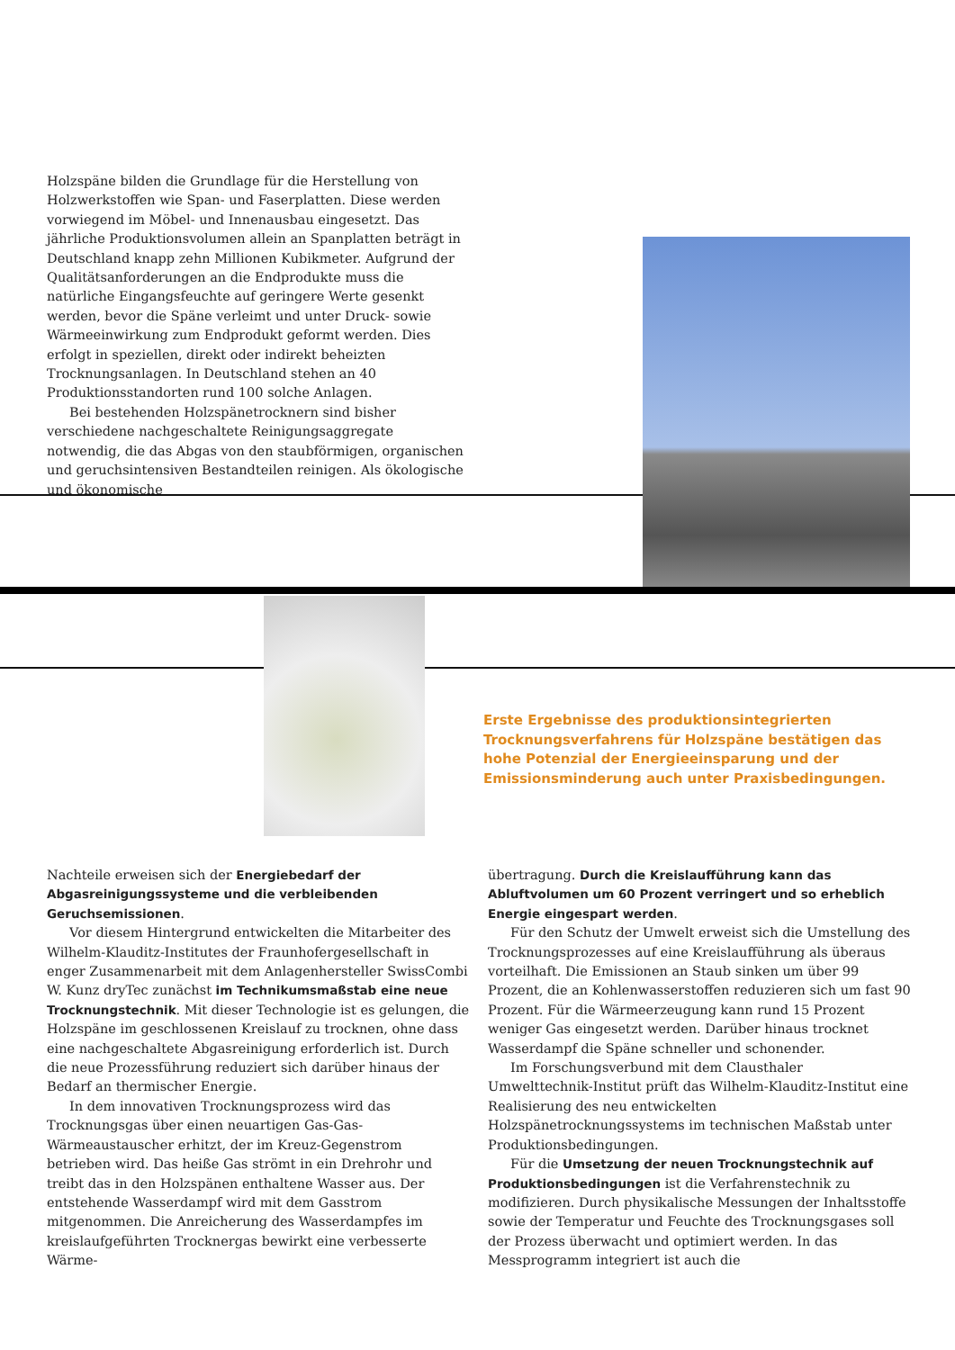Holzspäne bilden die Grundlage für die Herstellung von Holzwerkstoffen wie Span- und Faserplatten. Diese werden vorwiegend im Möbel- und Innenausbau eingesetzt. Das jährliche Produktionsvolumen allein an Spanplatten beträgt in Deutschland knapp zehn Millionen Kubikmeter. Aufgrund der Qualitätsanforderungen an die Endprodukte muss die natürliche Eingangsfeuchte auf geringere Werte gesenkt werden, bevor die Späne verleimt und unter Druck- sowie Wärmeeinwirkung zum Endprodukt geformt werden. Dies erfolgt in speziellen, direkt oder indirekt beheizten Trocknungsanlagen. In Deutschland stehen an 40 Produktionsstandorten rund 100 solche Anlagen.
Bei bestehenden Holzspänetrocknern sind bisher verschiedene nachgeschaltete Reinigungsaggregate notwendig, die das Abgas von den staubförmigen, organischen und geruchsintensiven Bestandteilen reinigen. Als ökologische und ökonomische
Erste Ergebnisse des produktionsintegrierten Trocknungsverfahrens für Holzspäne bestätigen das hohe Potenzial der Energieeinsparung und der Emissionsminderung auch unter Praxisbedingungen.
Nachteile erweisen sich der Energiebedarf der Abgasreinigungssysteme und die verbleibenden Geruchsemissionen.
Vor diesem Hintergrund entwickelten die Mitarbeiter des Wilhelm-Klauditz-Institutes der Fraunhofergesellschaft in enger Zusammenarbeit mit dem Anlagenhersteller SwissCombi W. Kunz dryTec zunächst im Technikumsmaßstab eine neue Trocknungstechnik. Mit dieser Technologie ist es gelungen, die Holzspäne im geschlossenen Kreislauf zu trocknen, ohne dass eine nachgeschaltete Abgasreinigung erforderlich ist. Durch die neue Prozessführung reduziert sich darüber hinaus der Bedarf an thermischer Energie.
In dem innovativen Trocknungsprozess wird das Trocknungsgas über einen neuartigen Gas-Gas-Wärmeaustauscher erhitzt, der im Kreuz-Gegenstrom betrieben wird. Das heiße Gas strömt in ein Drehrohr und treibt das in den Holzspänen enthaltene Wasser aus. Der entstehende Wasserdampf wird mit dem Gasstrom mitgenommen. Die Anreicherung des Wasserdampfes im kreislaufgeführten Trocknergas bewirkt eine verbesserte Wärme-
übertragung. Durch die Kreislaufführung kann das Abluftvolumen um 60 Prozent verringert und so erheblich Energie eingespart werden.
Für den Schutz der Umwelt erweist sich die Umstellung des Trocknungsprozesses auf eine Kreislaufführung als überaus vorteilhaft. Die Emissionen an Staub sinken um über 99 Prozent, die an Kohlenwasserstoffen reduzieren sich um fast 90 Prozent. Für die Wärmeerzeugung kann rund 15 Prozent weniger Gas eingesetzt werden. Darüber hinaus trocknet Wasserdampf die Späne schneller und schonender.
Im Forschungsverbund mit dem Clausthaler Umwelttechnik-Institut prüft das Wilhelm-Klauditz-Institut eine Realisierung des neu entwickelten Holzspänetrocknungssystems im technischen Maßstab unter Produktionsbedingungen.
Für die Umsetzung der neuen Trocknungstechnik auf Produktionsbedingungen ist die Verfahrenstechnik zu modifizieren. Durch physikalische Messungen der Inhaltsstoffe sowie der Temperatur und Feuchte des Trocknungsgases soll der Prozess überwacht und optimiert werden. In das Messprogramm integriert ist auch die